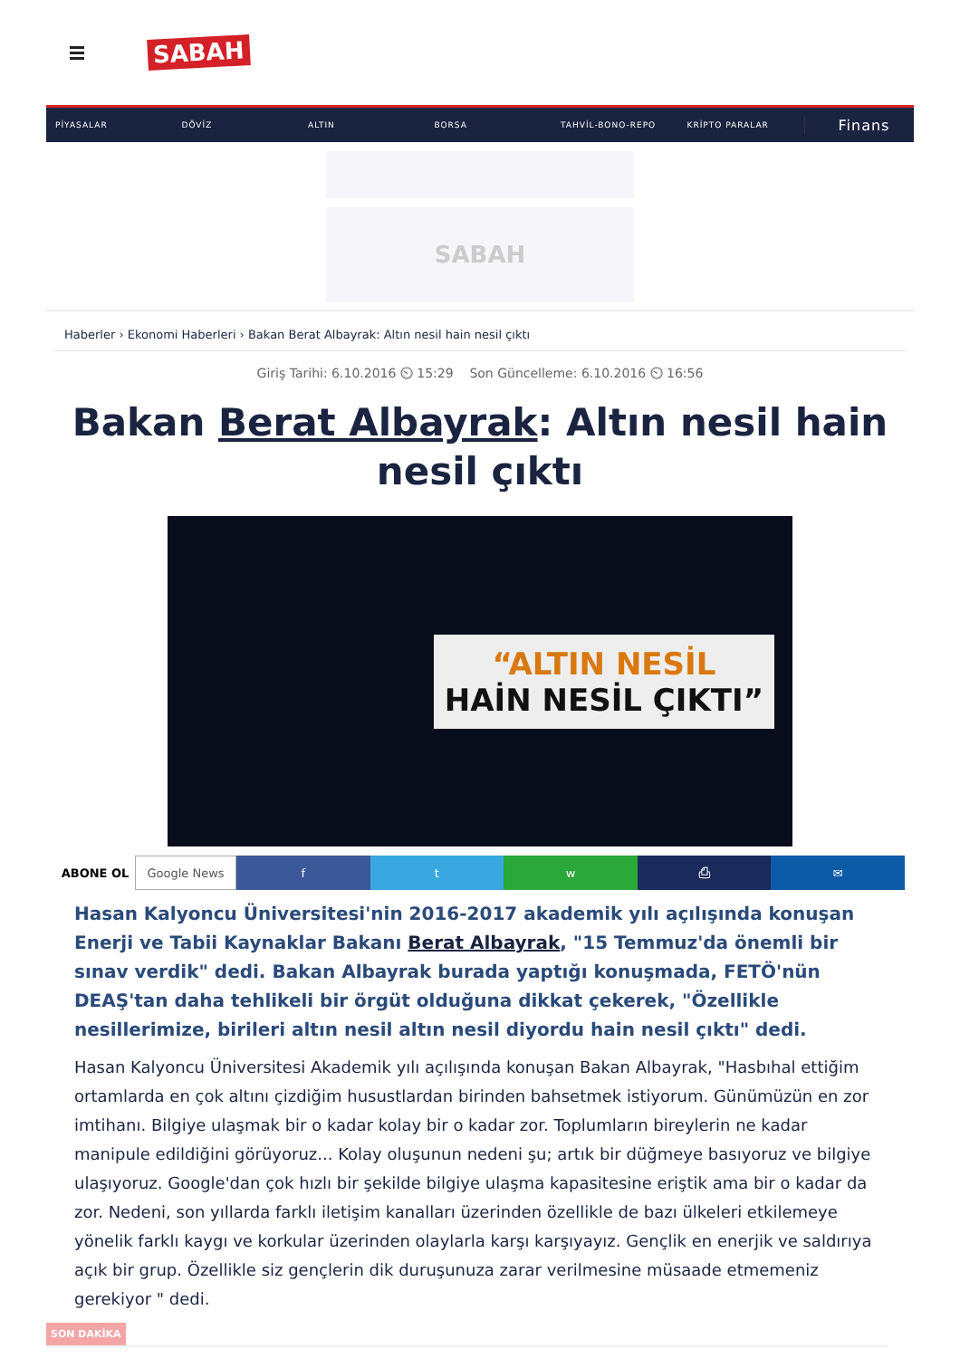SABAH
PİYASALAR DÖVİZ ALTIN BORSA TAHVİL-BONO-REPO KRİPTO PARALAR Finans
SABAH
Haberler › Ekonomi Haberleri › Bakan Berat Albayrak: Altın nesil hain nesil çıktı
Giriş Tarihi: 6.10.2016 ⏲ 15:29 Son Güncelleme: 6.10.2016 ⏲ 16:56
Bakan Berat Albayrak: Altın nesil hain nesil çıktı
“ALTIN NESİL
HAİN NESİL ÇIKTI”
ABONE OL Google News f t w ⎙ ✉
Hasan Kalyoncu Üniversitesi'nin 2016-2017 akademik yılı açılışında konuşan Enerji ve Tabii Kaynaklar Bakanı Berat Albayrak, "15 Temmuz'da önemli bir sınav verdik" dedi. Bakan Albayrak burada yaptığı konuşmada, FETÖ'nün DEAŞ'tan daha tehlikeli bir örgüt olduğuna dikkat çekerek, "Özellikle nesillerimize, birileri altın nesil altın nesil diyordu hain nesil çıktı" dedi.
Hasan Kalyoncu Üniversitesi Akademik yılı açılışında konuşan Bakan Albayrak, "Hasbıhal ettiğim ortamlarda en çok altını çizdiğim husustlardan birinden bahsetmek istiyorum. Günümüzün en zor imtihanı. Bilgiye ulaşmak bir o kadar kolay bir o kadar zor. Toplumların bireylerin ne kadar manipule edildiğini görüyoruz... Kolay oluşunun nedeni şu; artık bir düğmeye basıyoruz ve bilgiye ulaşıyoruz. Google'dan çok hızlı bir şekilde bilgiye ulaşma kapasitesine eriştik ama bir o kadar da zor. Nedeni, son yıllarda farklı iletişim kanalları üzerinden özellikle de bazı ülkeleri etkilemeye yönelik farklı kaygı ve korkular üzerinden olaylarla karşı karşıyayız. Gençlik en enerjik ve saldırıya açık bir grup. Özellikle siz gençlerin dik duruşunuza zarar verilmesine müsaade etmemeniz gerekiyor " dedi.
SON DAKİKA